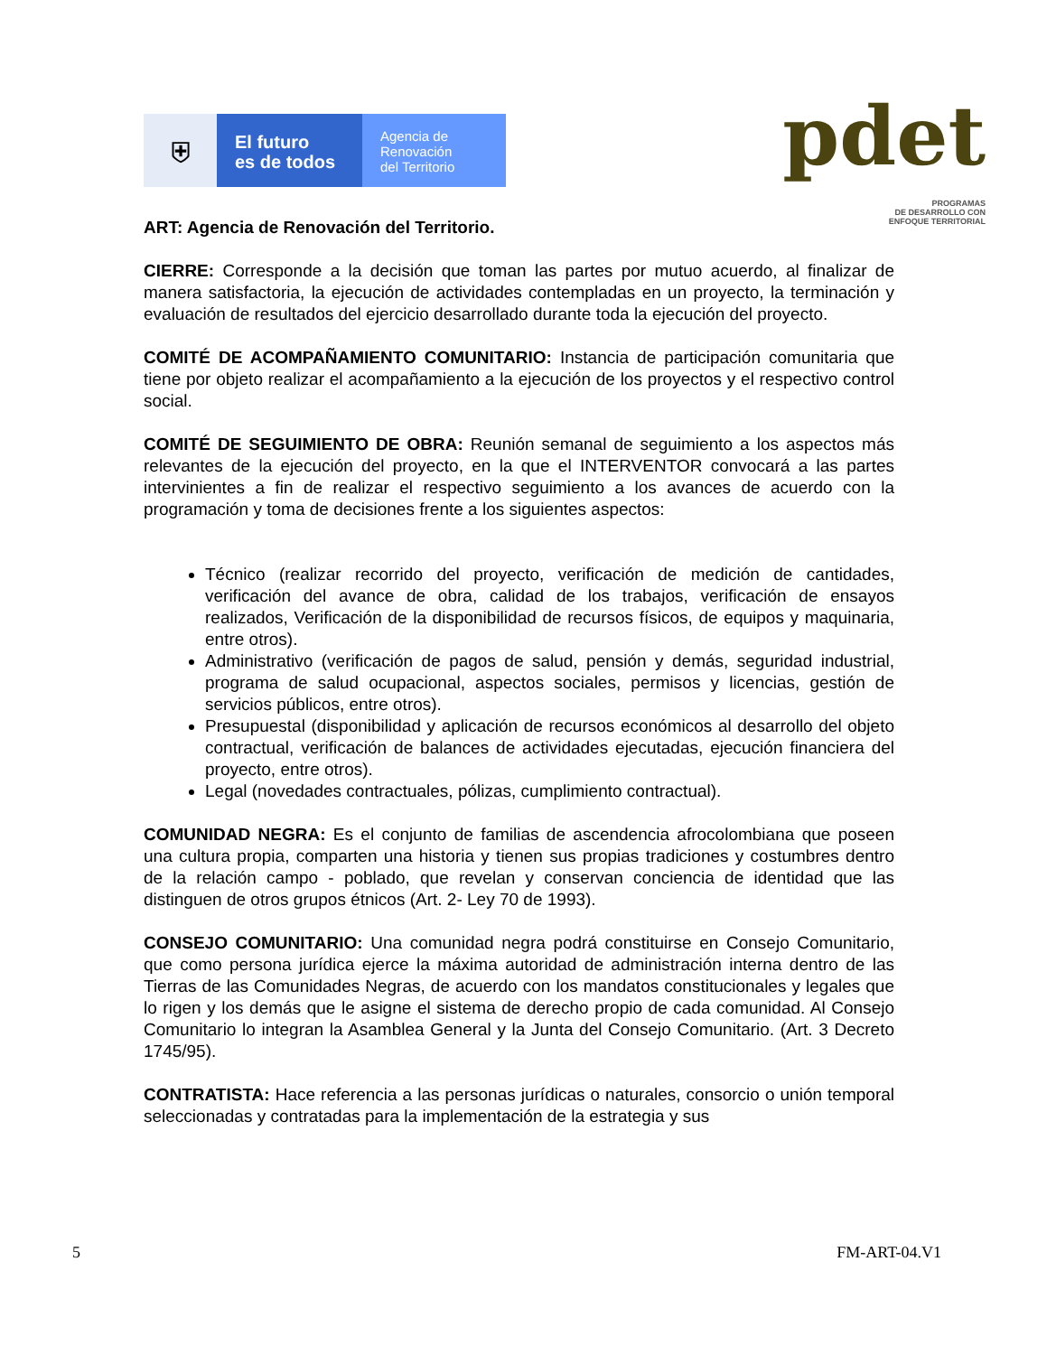⛨
El futuro
es de todos
Agencia de
Renovación
del Territorio
pdet
PROGRAMAS
DE DESARROLLO CON
ENFOQUE TERRITORIAL
ART: Agencia de Renovación del Territorio.
CIERRE: Corresponde a la decisión que toman las partes por mutuo acuerdo, al finalizar de manera satisfactoria, la ejecución de actividades contempladas en un proyecto, la terminación y evaluación de resultados del ejercicio desarrollado durante toda la ejecución del proyecto.
COMITÉ DE ACOMPAÑAMIENTO COMUNITARIO: Instancia de participación comunitaria que tiene por objeto realizar el acompañamiento a la ejecución de los proyectos y el respectivo control social.
COMITÉ DE SEGUIMIENTO DE OBRA: Reunión semanal de seguimiento a los aspectos más relevantes de la ejecución del proyecto, en la que el INTERVENTOR convocará a las partes intervinientes a fin de realizar el respectivo seguimiento a los avances de acuerdo con la programación y toma de decisiones frente a los siguientes aspectos:
Técnico (realizar recorrido del proyecto, verificación de medición de cantidades, verificación del avance de obra, calidad de los trabajos, verificación de ensayos realizados, Verificación de la disponibilidad de recursos físicos, de equipos y maquinaria, entre otros).
Administrativo (verificación de pagos de salud, pensión y demás, seguridad industrial, programa de salud ocupacional, aspectos sociales, permisos y licencias, gestión de servicios públicos, entre otros).
Presupuestal (disponibilidad y aplicación de recursos económicos al desarrollo del objeto contractual, verificación de balances de actividades ejecutadas, ejecución financiera del proyecto, entre otros).
Legal (novedades contractuales, pólizas, cumplimiento contractual).
COMUNIDAD NEGRA: Es el conjunto de familias de ascendencia afrocolombiana que poseen una cultura propia, comparten una historia y tienen sus propias tradiciones y costumbres dentro de la relación campo - poblado, que revelan y conservan conciencia de identidad que las distinguen de otros grupos étnicos (Art. 2- Ley 70 de 1993).
CONSEJO COMUNITARIO: Una comunidad negra podrá constituirse en Consejo Comunitario, que como persona jurídica ejerce la máxima autoridad de administración interna dentro de las Tierras de las Comunidades Negras, de acuerdo con los mandatos constitucionales y legales que lo rigen y los demás que le asigne el sistema de derecho propio de cada comunidad. Al Consejo Comunitario lo integran la Asamblea General y la Junta del Consejo Comunitario. (Art. 3 Decreto 1745/95).
CONTRATISTA: Hace referencia a las personas jurídicas o naturales, consorcio o unión temporal seleccionadas y contratadas para la implementación de la estrategia y sus
5 FM-ART-04.V1